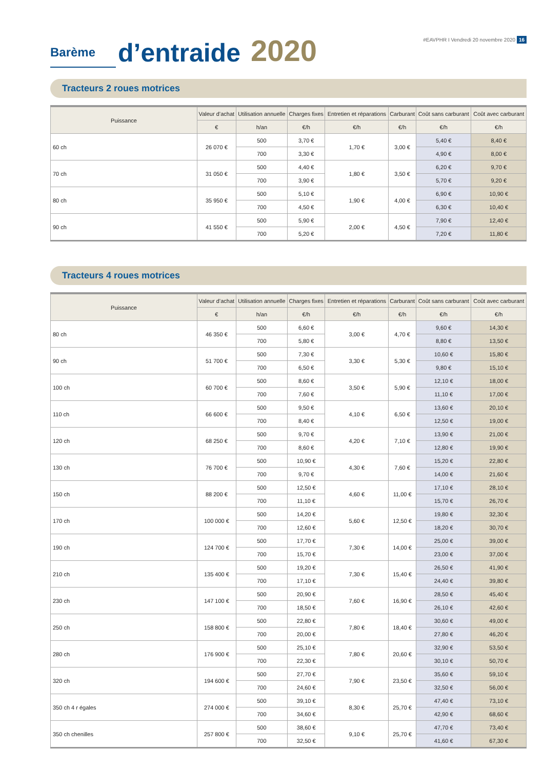Barème
d’entraide
2020
#EAVPHR I Vendredi 20 novembre 2020 16
Tracteurs 2 roues motrices
| Puissance | Valeur d’achat | Utilisation annuelle | Charges fixes | Entretien et réparations | Carburant | Coût sans carburant | Coût avec carburant |
| --- | --- | --- | --- | --- | --- | --- | --- |
| | € | h/an | €/h | €/h | €/h | €/h | €/h |
| 60 ch | 26 070 € | 500 | 3,70 € | 1,70 € | 3,00 € | 5,40 € | 8,40 € |
| | | 700 | 3,30 € | | | 4,90 € | 8,00 € |
| 70 ch | 31 050 € | 500 | 4,40 € | 1,80 € | 3,50 € | 6,20 € | 9,70 € |
| | | 700 | 3,90 € | | | 5,70 € | 9,20 € |
| 80 ch | 35 950 € | 500 | 5,10 € | 1,90 € | 4,00 € | 6,90 € | 10,90 € |
| | | 700 | 4,50 € | | | 6,30 € | 10,40 € |
| 90 ch | 41 550 € | 500 | 5,90 € | 2,00 € | 4,50 € | 7,90 € | 12,40 € |
| | | 700 | 5,20 € | | | 7,20 € | 11,80 € |
Tracteurs 4 roues motrices
| Puissance | Valeur d’achat | Utilisation annuelle | Charges fixes | Entretien et réparations | Carburant | Coût sans carburant | Coût avec carburant |
| --- | --- | --- | --- | --- | --- | --- | --- |
| | € | h/an | €/h | €/h | €/h | €/h | €/h |
| 80 ch | 46 350 € | 500 | 6,60 € | 3,00 € | 4,70 € | 9,60 € | 14,30 € |
| | | 700 | 5,80 € | | | 8,80 € | 13,50 € |
| 90 ch | 51 700 € | 500 | 7,30 € | 3,30 € | 5,30 € | 10,60 € | 15,80 € |
| | | 700 | 6,50 € | | | 9,80 € | 15,10 € |
| 100 ch | 60 700 € | 500 | 8,60 € | 3,50 € | 5,90 € | 12,10 € | 18,00 € |
| | | 700 | 7,60 € | | | 11,10 € | 17,00 € |
| 110 ch | 66 600 € | 500 | 9,50 € | 4,10 € | 6,50 € | 13,60 € | 20,10 € |
| | | 700 | 8,40 € | | | 12,50 € | 19,00 € |
| 120 ch | 68 250 € | 500 | 9,70 € | 4,20 € | 7,10 € | 13,90 € | 21,00 € |
| | | 700 | 8,60 € | | | 12,80 € | 19,90 € |
| 130 ch | 76 700 € | 500 | 10,90 € | 4,30 € | 7,60 € | 15,20 € | 22,80 € |
| | | 700 | 9,70 € | | | 14,00 € | 21,60 € |
| 150 ch | 88 200 € | 500 | 12,50 € | 4,60 € | 11,00 € | 17,10 € | 28,10 € |
| | | 700 | 11,10 € | | | 15,70 € | 26,70 € |
| 170 ch | 100 000 € | 500 | 14,20 € | 5,60 € | 12,50 € | 19,80 € | 32,30 € |
| | | 700 | 12,60 € | | | 18,20 € | 30,70 € |
| 190 ch | 124 700 € | 500 | 17,70 € | 7,30 € | 14,00 € | 25,00 € | 39,00 € |
| | | 700 | 15,70 € | | | 23,00 € | 37,00 € |
| 210 ch | 135 400 € | 500 | 19,20 € | 7,30 € | 15,40 € | 26,50 € | 41,90 € |
| | | 700 | 17,10 € | | | 24,40 € | 39,80 € |
| 230 ch | 147 100 € | 500 | 20,90 € | 7,60 € | 16,90 € | 28,50 € | 45,40 € |
| | | 700 | 18,50 € | | | 26,10 € | 42,60 € |
| 250 ch | 158 800 € | 500 | 22,80 € | 7,80 € | 18,40 € | 30,60 € | 49,00 € |
| | | 700 | 20,00 € | | | 27,80 € | 46,20 € |
| 280 ch | 176 900 € | 500 | 25,10 € | 7,80 € | 20,60 € | 32,90 € | 53,50 € |
| | | 700 | 22,30 € | | | 30,10 € | 50,70 € |
| 320 ch | 194 600 € | 500 | 27,70 € | 7,90 € | 23,50 € | 35,60 € | 59,10 € |
| | | 700 | 24,60 € | | | 32,50 € | 56,00 € |
| 350 ch 4 r égales | 274 000 € | 500 | 39,10 € | 8,30 € | 25,70 € | 47,40 € | 73,10 € |
| | | 700 | 34,60 € | | | 42,90 € | 68,60 € |
| 350 ch chenilles | 257 800 € | 500 | 38,60 € | 9,10 € | 25,70 € | 47,70 € | 73,40 € |
| | | 700 | 32,50 € | | | 41,60 € | 67,30 € |